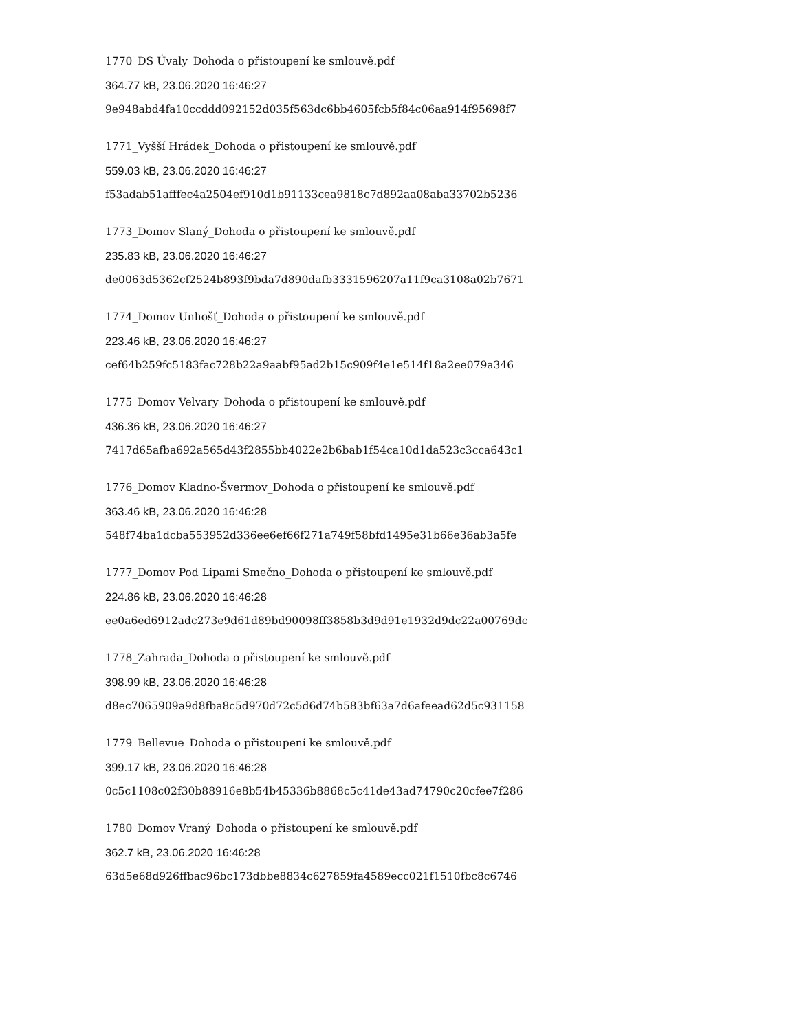1770_DS Úvaly_Dohoda o přistoupení ke smlouvě.pdf
364.77 kB, 23.06.2020 16:46:27
9e948abd4fa10ccddd092152d035f563dc6bb4605fcb5f84c06aa914f95698f7
1771_Vyšší Hrádek_Dohoda o přistoupení ke smlouvě.pdf
559.03 kB, 23.06.2020 16:46:27
f53adab51afffec4a2504ef910d1b91133cea9818c7d892aa08aba33702b5236
1773_Domov Slaný_Dohoda o přistoupení ke smlouvě.pdf
235.83 kB, 23.06.2020 16:46:27
de0063d5362cf2524b893f9bda7d890dafb3331596207a11f9ca3108a02b7671
1774_Domov Unhošť_Dohoda o přistoupení ke smlouvě.pdf
223.46 kB, 23.06.2020 16:46:27
cef64b259fc5183fac728b22a9aabf95ad2b15c909f4e1e514f18a2ee079a346
1775_Domov Velvary_Dohoda o přistoupení ke smlouvě.pdf
436.36 kB, 23.06.2020 16:46:27
7417d65afba692a565d43f2855bb4022e2b6bab1f54ca10d1da523c3cca643c1
1776_Domov Kladno-Švermov_Dohoda o přistoupení ke smlouvě.pdf
363.46 kB, 23.06.2020 16:46:28
548f74ba1dcba553952d336ee6ef66f271a749f58bfd1495e31b66e36ab3a5fe
1777_Domov Pod Lipami Smečno_Dohoda o přistoupení ke smlouvě.pdf
224.86 kB, 23.06.2020 16:46:28
ee0a6ed6912adc273e9d61d89bd90098ff3858b3d9d91e1932d9dc22a00769dc
1778_Zahrada_Dohoda o přistoupení ke smlouvě.pdf
398.99 kB, 23.06.2020 16:46:28
d8ec7065909a9d8fba8c5d970d72c5d6d74b583bf63a7d6afeead62d5c931158
1779_Bellevue_Dohoda o přistoupení ke smlouvě.pdf
399.17 kB, 23.06.2020 16:46:28
0c5c1108c02f30b88916e8b54b45336b8868c5c41de43ad74790c20cfee7f286
1780_Domov Vraný_Dohoda o přistoupení ke smlouvě.pdf
362.7 kB, 23.06.2020 16:46:28
63d5e68d926ffbac96bc173dbbe8834c627859fa4589ecc021f1510fbc8c6746